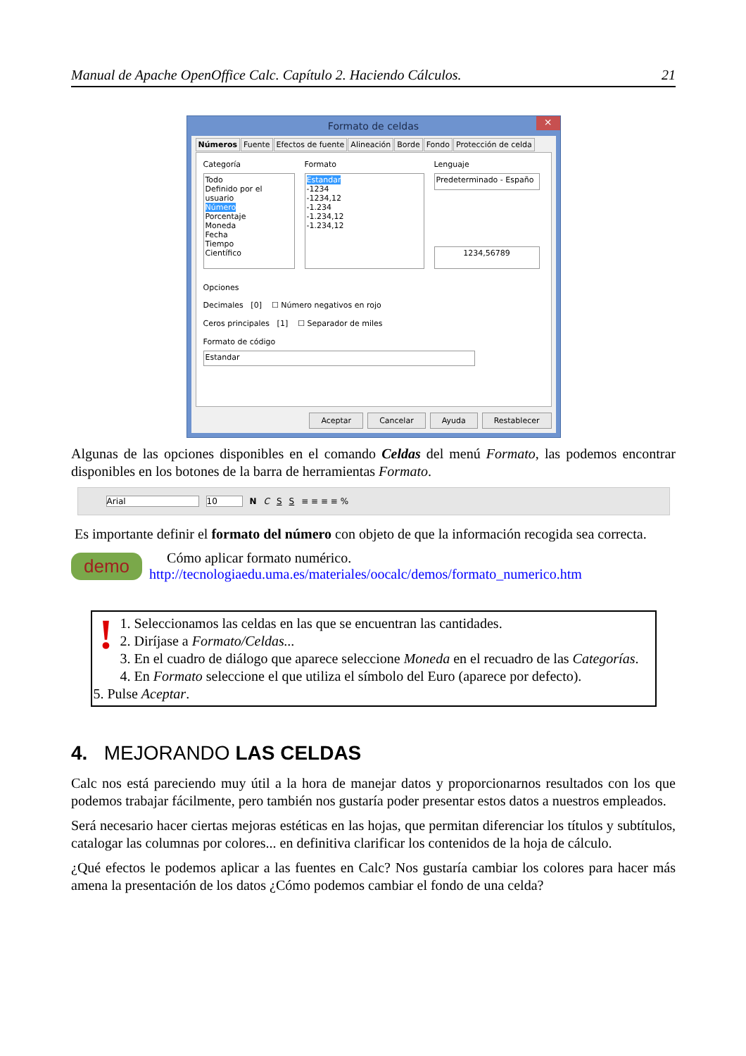Manual de Apache OpenOffice Calc. Capítulo 2. Haciendo Cálculos. 21
Formato de celdas ×
Números Fuente Efectos de fuente Alineación Borde Fondo Protección de celda
Categoría
Todo
Definido por el usuario
Número
Porcentaje
Moneda
Fecha
Tiempo
Científico
Formato
Estandar
-1234
-1234,12
-1.234
-1.234,12
-1.234,12
Lenguaje
Predeterminado - Españo
1234,56789
Opciones
Decimales [0] ☐ Número negativos en rojo
Ceros principales [1] ☐ Separador de miles
Formato de código
Estandar
Aceptar Cancelar Ayuda Restablecer
Algunas de las opciones disponibles en el comando Celdas del menú Formato, las podemos encontrar disponibles en los botones de la barra de herramientas Formato.
Arial 10 N C S S ≡ ≡ ≡ ≡ %
Es importante definir el formato del número con objeto de que la información recogida sea correcta.
demo
Cómo aplicar formato numérico.
http://tecnologiaedu.uma.es/materiales/oocalc/demos/formato_numerico.htm
!
1. Seleccionamos las celdas en las que se encuentran las cantidades.
2. Diríjase a Formato/Celdas...
3. En el cuadro de diálogo que aparece seleccione Moneda en el recuadro de las Categorías.
4. En Formato seleccione el que utiliza el símbolo del Euro (aparece por defecto).
5. Pulse Aceptar.
4. MEJORANDO LAS CELDAS
Calc nos está pareciendo muy útil a la hora de manejar datos y proporcionarnos resultados con los que podemos trabajar fácilmente, pero también nos gustaría poder presentar estos datos a nuestros empleados.
Será necesario hacer ciertas mejoras estéticas en las hojas, que permitan diferenciar los títulos y subtítulos, catalogar las columnas por colores... en definitiva clarificar los contenidos de la hoja de cálculo.
¿Qué efectos le podemos aplicar a las fuentes en Calc? Nos gustaría cambiar los colores para hacer más amena la presentación de los datos ¿Cómo podemos cambiar el fondo de una celda?